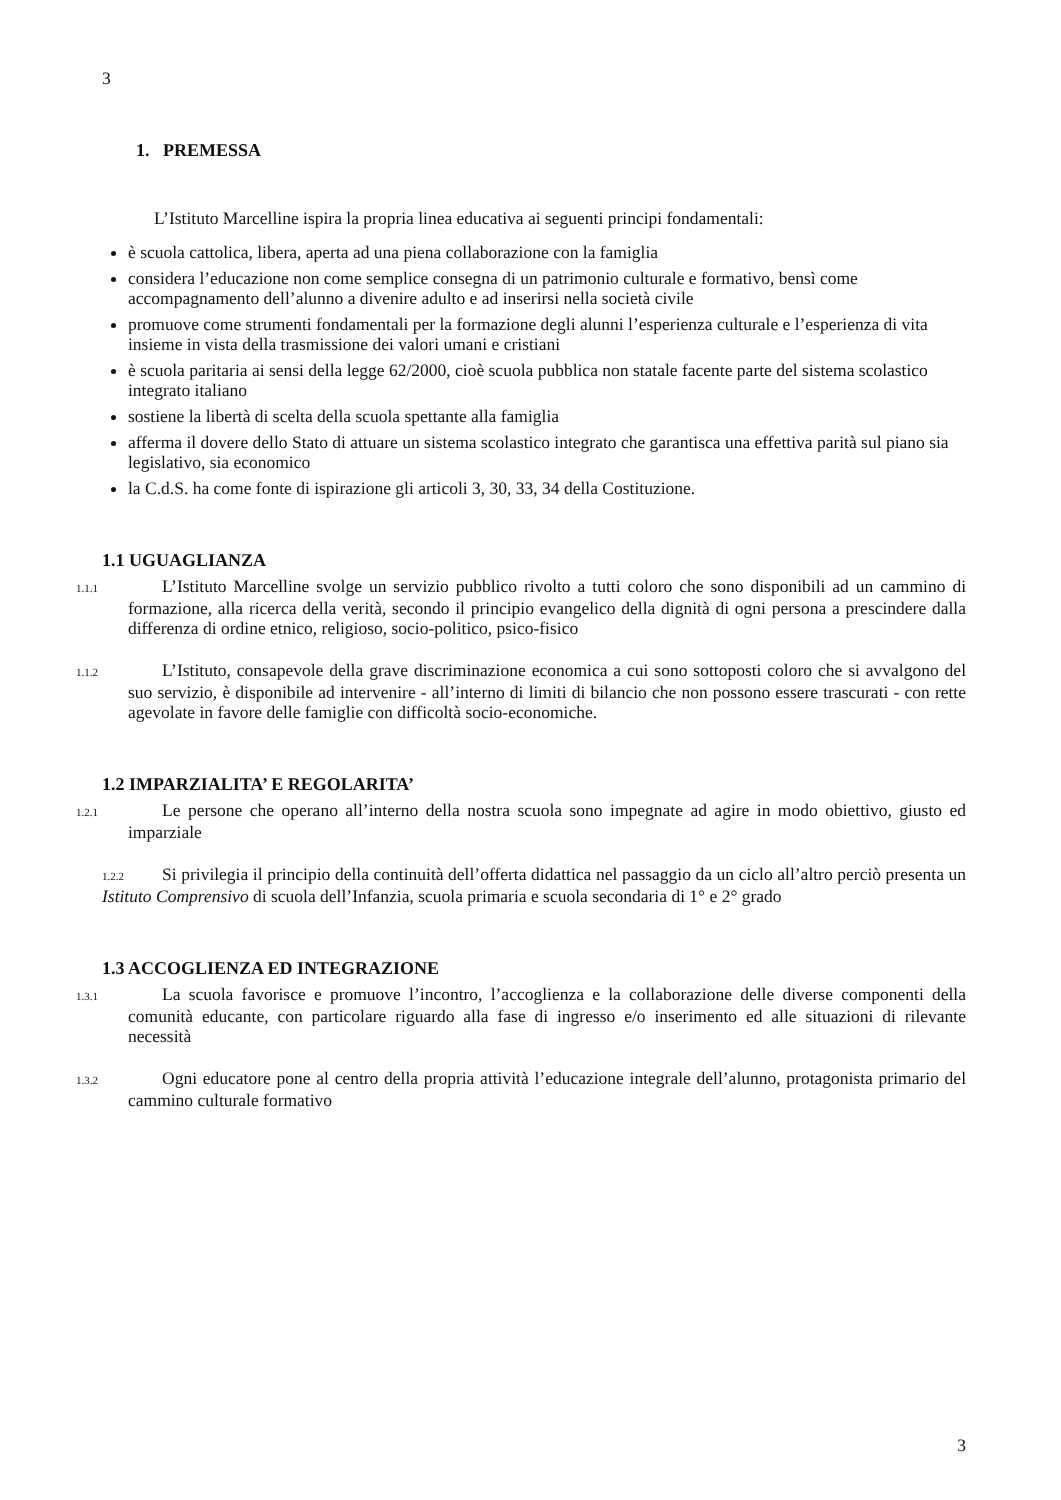3
1. PREMESSA
L’Istituto Marcelline ispira la propria linea educativa ai seguenti principi fondamentali:
è scuola cattolica, libera, aperta ad una piena collaborazione con la famiglia
considera l’educazione non come semplice consegna di un patrimonio culturale e formativo, bensì come accompagnamento dell’alunno a divenire adulto e ad inserirsi nella società civile
promuove come strumenti fondamentali per la formazione degli alunni l’esperienza culturale e l’esperienza di vita insieme in vista della trasmissione dei valori umani e cristiani
è scuola paritaria ai sensi della legge 62/2000, cioè scuola pubblica non statale facente parte del sistema scolastico integrato italiano
sostiene la libertà di scelta della scuola spettante alla famiglia
afferma il dovere dello Stato di attuare un sistema scolastico integrato che garantisca una effettiva parità sul piano sia legislativo, sia economico
la C.d.S. ha come fonte di ispirazione gli articoli 3, 30, 33, 34 della Costituzione.
1.1 UGUAGLIANZA
1.1.1 L’Istituto Marcelline svolge un servizio pubblico rivolto a tutti coloro che sono disponibili ad un cammino di formazione, alla ricerca della verità, secondo il principio evangelico della dignità di ogni persona a prescindere dalla differenza di ordine etnico, religioso, socio-politico, psico-fisico
1.1.2 L’Istituto, consapevole della grave discriminazione economica a cui sono sottoposti coloro che si avvalgono del suo servizio, è disponibile ad intervenire - all’interno di limiti di bilancio che non possono essere trascurati - con rette agevolate in favore delle famiglie con difficoltà socio-economiche.
1.2 IMPARZIALITA’ E REGOLARITA’
1.2.1 Le persone che operano all’interno della nostra scuola sono impegnate ad agire in modo obiettivo, giusto ed imparziale
1.2.2 Si privilegia il principio della continuità dell’offerta didattica nel passaggio da un ciclo all’altro perciò presenta un Istituto Comprensivo di scuola dell’Infanzia, scuola primaria e scuola secondaria di 1° e 2° grado
1.3 ACCOGLIENZA ED INTEGRAZIONE
1.3.1 La scuola favorisce e promuove l’incontro, l’accoglienza e la collaborazione delle diverse componenti della comunità educante, con particolare riguardo alla fase di ingresso e/o inserimento ed alle situazioni di rilevante necessità
1.3.2 Ogni educatore pone al centro della propria attività l’educazione integrale dell’alunno, protagonista primario del cammino culturale formativo
3